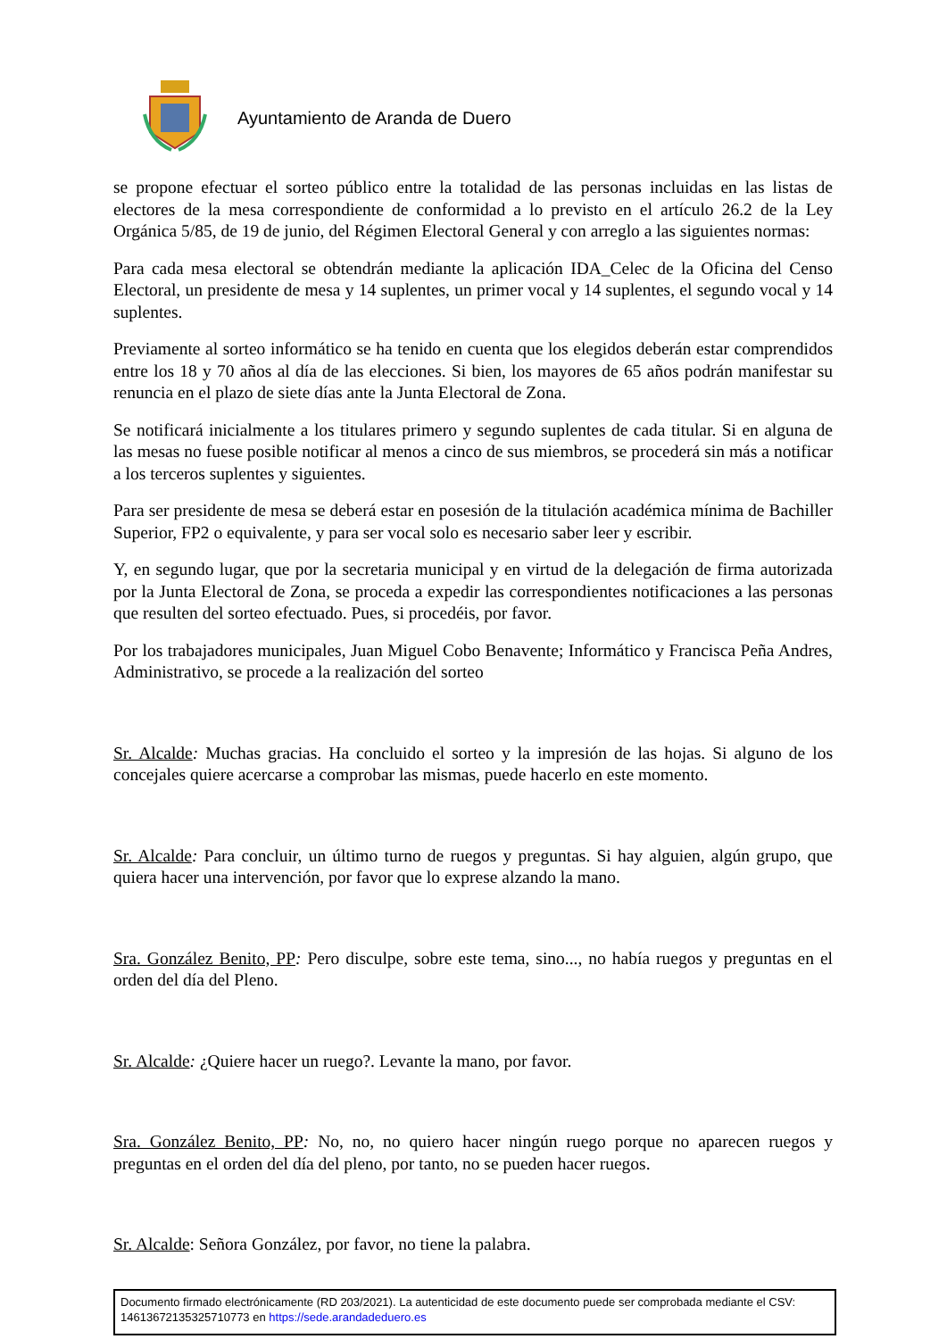Ayuntamiento de Aranda de Duero
se propone efectuar el sorteo público entre la totalidad de las personas incluidas en las listas de electores de la mesa correspondiente de conformidad a lo previsto en el artículo 26.2 de la Ley Orgánica 5/85, de 19 de junio, del Régimen Electoral General y con arreglo a las siguientes normas:
Para cada mesa electoral se obtendrán mediante la aplicación IDA_Celec de la Oficina del Censo Electoral, un presidente de mesa y 14 suplentes, un primer vocal y 14 suplentes, el segundo vocal y 14 suplentes.
Previamente al sorteo informático se ha tenido en cuenta que los elegidos deberán estar comprendidos entre los 18 y 70 años al día de las elecciones. Si bien, los mayores de 65 años podrán manifestar su renuncia en el plazo de siete días ante la Junta Electoral de Zona.
Se notificará inicialmente a los titulares primero y segundo suplentes de cada titular. Si en alguna de las mesas no fuese posible notificar al menos a cinco de sus miembros, se procederá sin más a notificar a los terceros suplentes y siguientes.
Para ser presidente de mesa se deberá estar en posesión de la titulación académica mínima de Bachiller Superior, FP2 o equivalente, y para ser vocal solo es necesario saber leer y escribir.
Y, en segundo lugar, que por la secretaria municipal y en virtud de la delegación de firma autorizada por la Junta Electoral de Zona, se proceda a expedir las correspondientes notificaciones a las personas que resulten del sorteo efectuado. Pues, si procedéis, por favor.
Por los trabajadores municipales, Juan Miguel Cobo Benavente; Informático y Francisca Peña Andres, Administrativo, se procede a la realización del sorteo
Sr. Alcalde: Muchas gracias. Ha concluido el sorteo y la impresión de las hojas. Si alguno de los concejales quiere acercarse a comprobar las mismas, puede hacerlo en este momento.
Sr. Alcalde: Para concluir, un último turno de ruegos y preguntas. Si hay alguien, algún grupo, que quiera hacer una intervención, por favor que lo exprese alzando la mano.
Sra. González Benito, PP: Pero disculpe, sobre este tema, sino..., no había ruegos y preguntas en el orden del día del Pleno.
Sr. Alcalde: ¿Quiere hacer un ruego?. Levante la mano, por favor.
Sra. González Benito, PP: No, no, no quiero hacer ningún ruego porque no aparecen ruegos y preguntas en el orden del día del pleno, por tanto, no se pueden hacer ruegos.
Sr. Alcalde: Señora González, por favor, no tiene la palabra.
Documento firmado electrónicamente (RD 203/2021). La autenticidad de este documento puede ser comprobada mediante el CSV: 14613672135325710773 en https://sede.arandadeduero.es